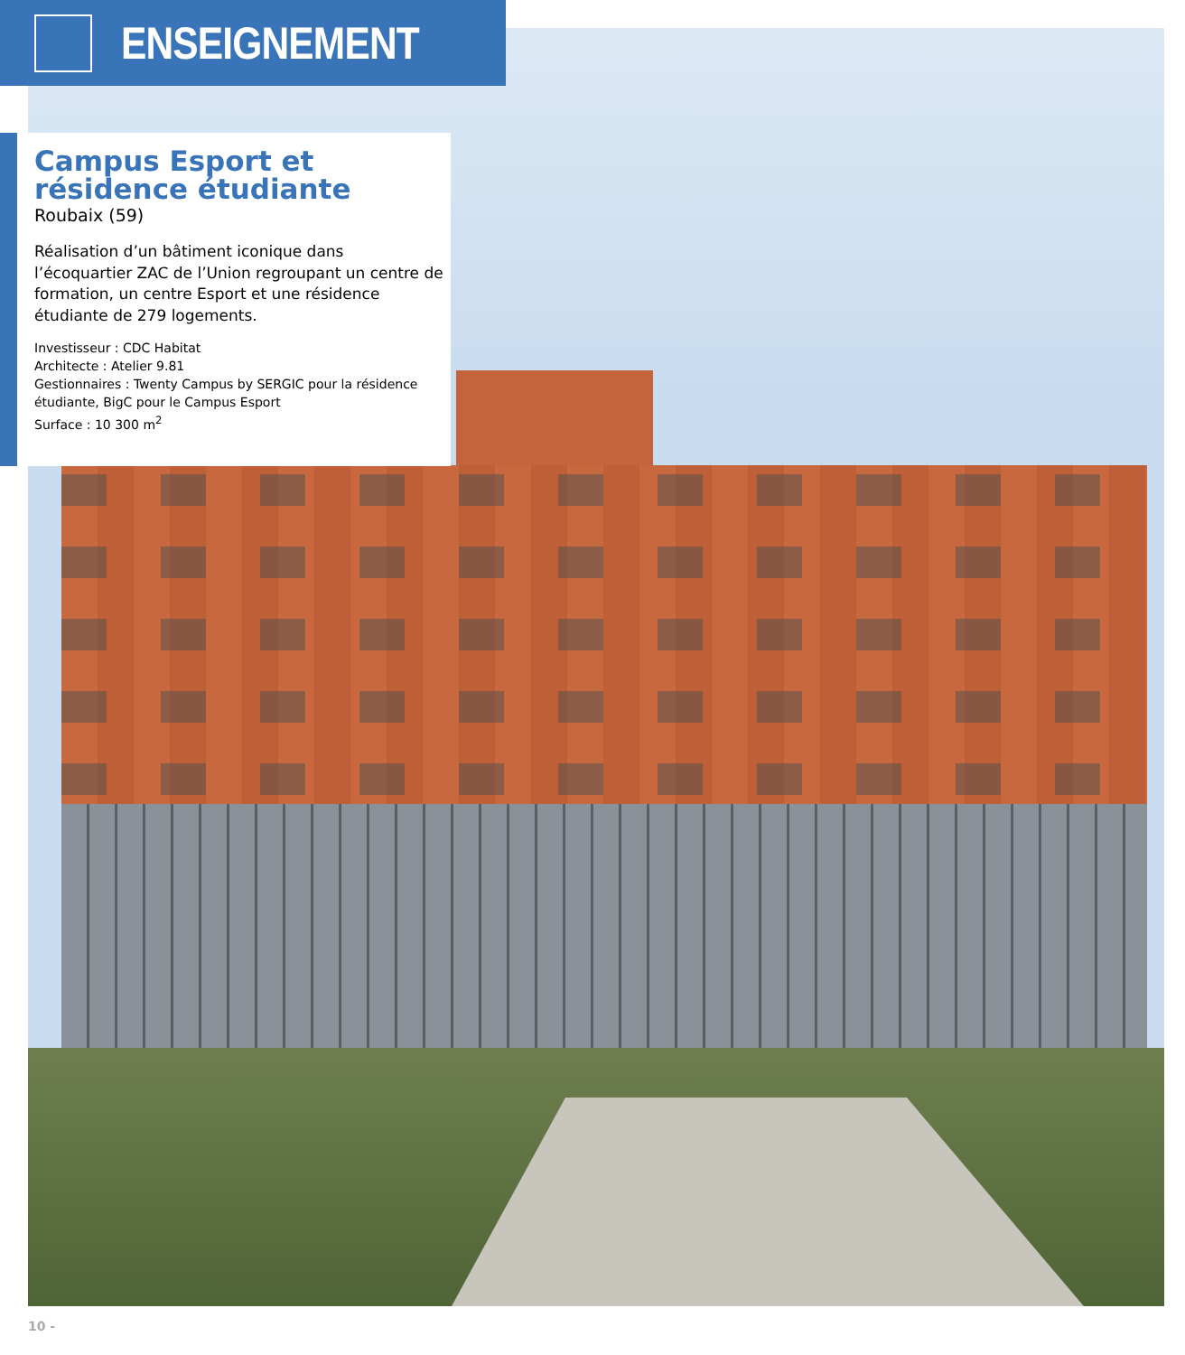ENSEIGNEMENT
Campus Esport et résidence étudiante
Roubaix (59)
Réalisation d’un bâtiment iconique dans l’écoquartier ZAC de l’Union regroupant un centre de formation, un centre Esport et une résidence étudiante de 279 logements.
Investisseur : CDC Habitat
Architecte : Atelier 9.81
Gestionnaires : Twenty Campus by SERGIC pour la résidence étudiante, BigC pour le Campus Esport
Surface : 10 300 m<sup>2</sup>
10 -